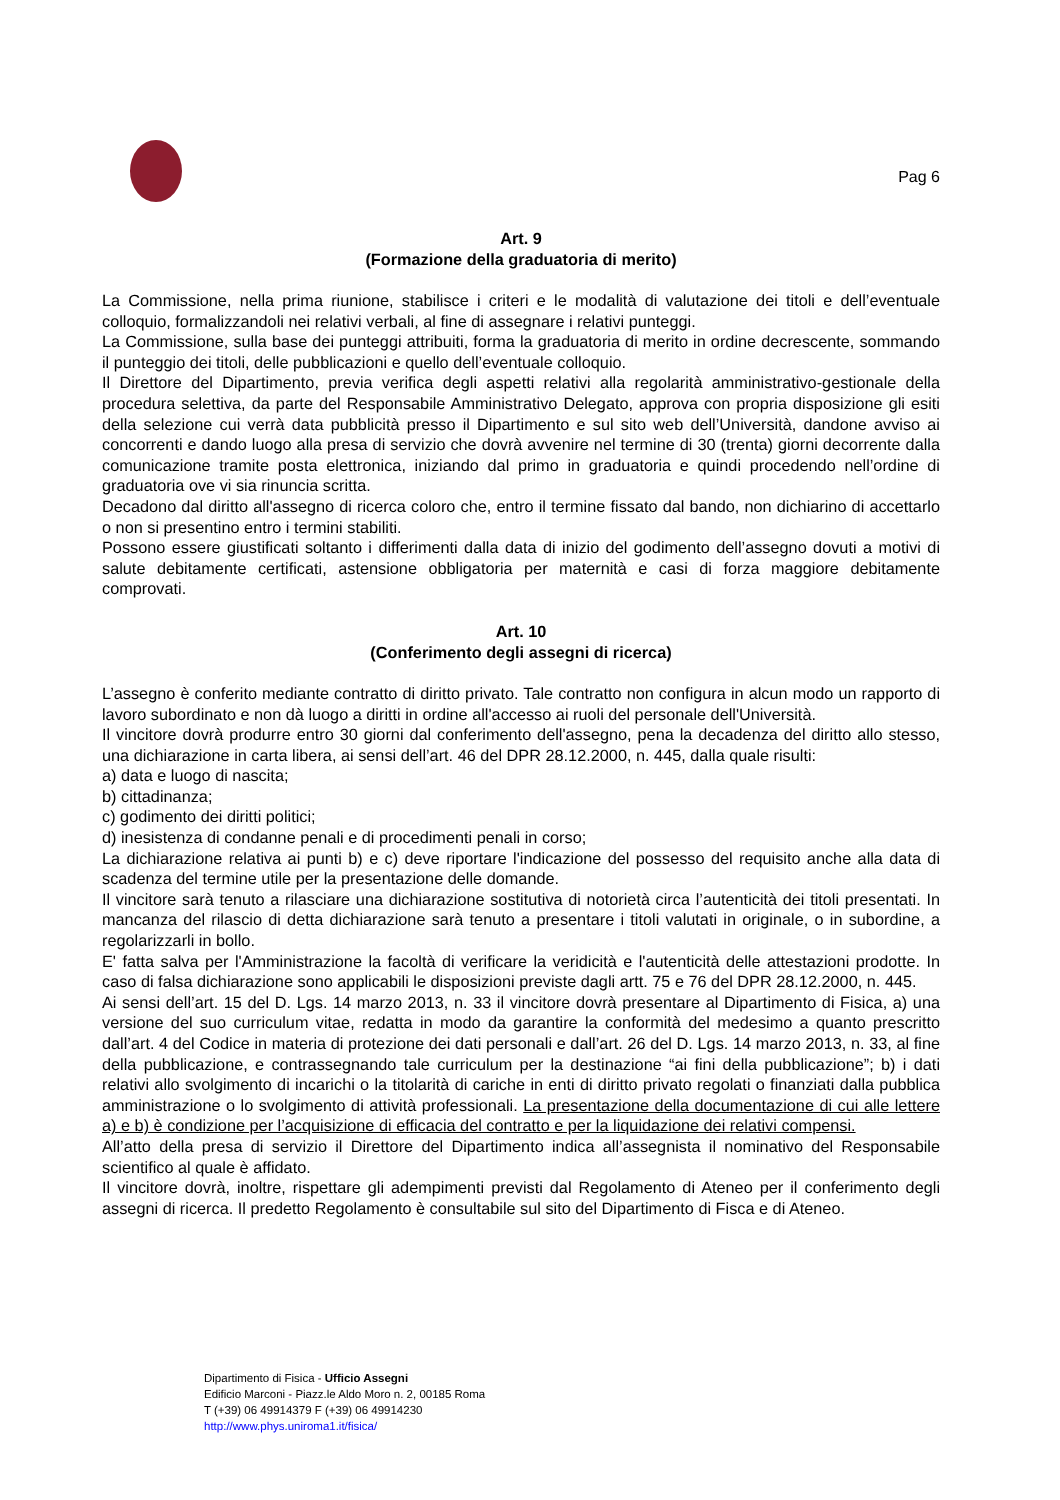Pag 6
Art. 9
(Formazione della graduatoria di merito)
La Commissione, nella prima riunione, stabilisce i criteri e le modalità di valutazione dei titoli e dell’eventuale colloquio, formalizzandoli nei relativi verbali, al fine di assegnare i relativi punteggi.
La Commissione, sulla base dei punteggi attribuiti, forma la graduatoria di merito in ordine decrescente, sommando il punteggio dei titoli, delle pubblicazioni e quello dell’eventuale colloquio.
Il Direttore del Dipartimento, previa verifica degli aspetti relativi alla regolarità amministrativo-gestionale della procedura selettiva, da parte del Responsabile Amministrativo Delegato, approva con propria disposizione gli esiti della selezione cui verrà data pubblicità presso il Dipartimento e sul sito web dell’Università, dandone avviso ai concorrenti e dando luogo alla presa di servizio che dovrà avvenire nel termine di 30 (trenta) giorni decorrente dalla comunicazione tramite posta elettronica, iniziando dal primo in graduatoria e quindi procedendo nell’ordine di graduatoria ove vi sia rinuncia scritta.
Decadono dal diritto all'assegno di ricerca coloro che, entro il termine fissato dal bando, non dichiarino di accettarlo o non si presentino entro i termini stabiliti.
Possono essere giustificati soltanto i differimenti dalla data di inizio del godimento dell’assegno dovuti a motivi di salute debitamente certificati, astensione obbligatoria per maternità e casi di forza maggiore debitamente comprovati.
Art. 10
(Conferimento degli assegni di ricerca)
L’assegno è conferito mediante contratto di diritto privato. Tale contratto non configura in alcun modo un rapporto di lavoro subordinato e non dà luogo a diritti in ordine all'accesso ai ruoli del personale dell'Università.
Il vincitore dovrà produrre entro 30 giorni dal conferimento dell'assegno, pena la decadenza del diritto allo stesso, una dichiarazione in carta libera, ai sensi dell’art. 46 del DPR 28.12.2000, n. 445, dalla quale risulti:
a) data e luogo di nascita;
b) cittadinanza;
c) godimento dei diritti politici;
d) inesistenza di condanne penali e di procedimenti penali in corso;
La dichiarazione relativa ai punti b) e c) deve riportare l'indicazione del possesso del requisito anche alla data di scadenza del termine utile per la presentazione delle domande.
Il vincitore sarà tenuto a rilasciare una dichiarazione sostitutiva di notorietà circa l’autenticità dei titoli presentati. In mancanza del rilascio di detta dichiarazione sarà tenuto a presentare i titoli valutati in originale, o in subordine, a regolarizzarli in bollo.
E' fatta salva per l'Amministrazione la facoltà di verificare la veridicità e l'autenticità delle attestazioni prodotte. In caso di falsa dichiarazione sono applicabili le disposizioni previste dagli artt. 75 e 76 del DPR 28.12.2000, n. 445.
Ai sensi dell’art. 15 del D. Lgs. 14 marzo 2013, n. 33 il vincitore dovrà presentare al Dipartimento di Fisica, a) una versione del suo curriculum vitae, redatta in modo da garantire la conformità del medesimo a quanto prescritto dall’art. 4 del Codice in materia di protezione dei dati personali e dall’art. 26 del D. Lgs. 14 marzo 2013, n. 33, al fine della pubblicazione, e contrassegnando tale curriculum per la destinazione “ai fini della pubblicazione”; b) i dati relativi allo svolgimento di incarichi o la titolarità di cariche in enti di diritto privato regolati o finanziati dalla pubblica amministrazione o lo svolgimento di attività professionali. La presentazione della documentazione di cui alle lettere a) e b) è condizione per l’acquisizione di efficacia del contratto e per la liquidazione dei relativi compensi.
All’atto della presa di servizio il Direttore del Dipartimento indica all’assegnista il nominativo del Responsabile scientifico al quale è affidato.
Il vincitore dovrà, inoltre, rispettare gli adempimenti previsti dal Regolamento di Ateneo per il conferimento degli assegni di ricerca. Il predetto Regolamento è consultabile sul sito del Dipartimento di Fisca e di Ateneo.
Dipartimento di Fisica - Ufficio Assegni
Edificio Marconi - Piazz.le Aldo Moro n. 2, 00185 Roma
T (+39) 06 49914379 F (+39) 06 49914230
http://www.phys.uniroma1.it/fisica/